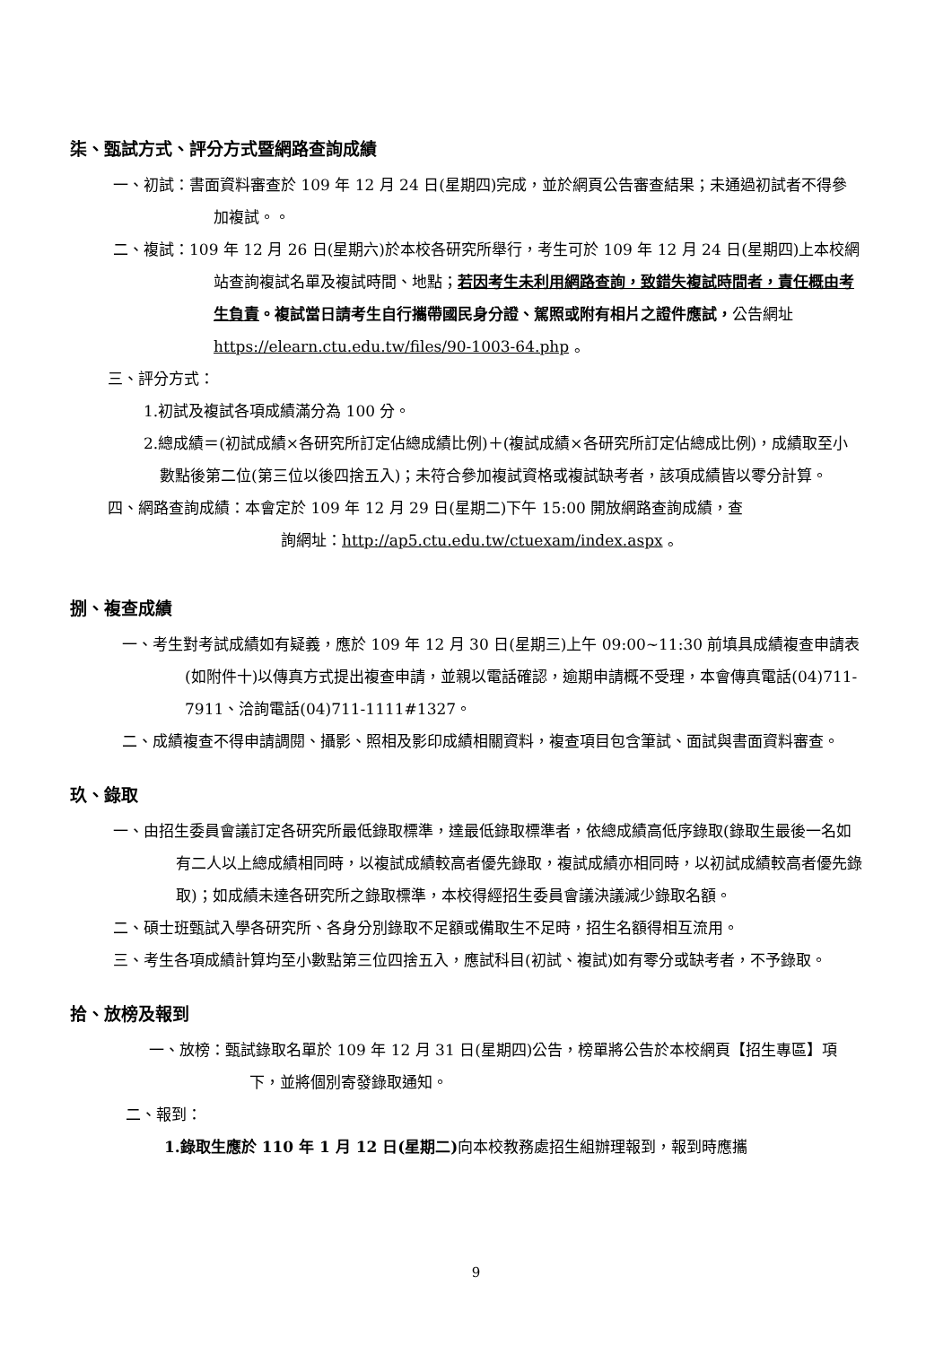柒、甄試方式、評分方式暨網路查詢成績
一、初試：書面資料審查於 109 年 12 月 24 日(星期四)完成，並於網頁公告審查結果；未通過初試者不得參加複試。。
二、複試：109 年 12 月 26 日(星期六)於本校各研究所舉行，考生可於 109 年 12 月 24 日(星期四)上本校網站查詢複試名單及複試時間、地點；若因考生未利用網路查詢，致錯失複試時間者，責任概由考生負責。複試當日請考生自行攜帶國民身分證、駕照或附有相片之證件應試，公告網址 https://elearn.ctu.edu.tw/files/90-1003-64.php 。
三、評分方式：
1.初試及複試各項成績滿分為 100 分。
2.總成績＝(初試成績×各研究所訂定佔總成績比例)＋(複試成績×各研究所訂定佔總成比例)，成績取至小數點後第二位(第三位以後四捨五入)；未符合參加複試資格或複試缺考者，該項成績皆以零分計算。
四、網路查詢成績：本會定於 109 年 12 月 29 日(星期二)下午 15:00 開放網路查詢成績，查
詢網址：http://ap5.ctu.edu.tw/ctuexam/index.aspx 。
捌、複查成績
一、考生對考試成績如有疑義，應於 109 年 12 月 30 日(星期三)上午 09:00~11:30 前填具成績複查申請表(如附件十)以傳真方式提出複查申請，並親以電話確認，逾期申請概不受理，本會傳真電話(04)711-7911、洽詢電話(04)711-1111#1327。
二、成績複查不得申請調閱、攝影、照相及影印成績相關資料，複查項目包含筆試、面試與書面資料審查。
玖、錄取
一、由招生委員會議訂定各研究所最低錄取標準，達最低錄取標準者，依總成績高低序錄取(錄取生最後一名如有二人以上總成績相同時，以複試成績較高者優先錄取，複試成績亦相同時，以初試成績較高者優先錄取)；如成績未達各研究所之錄取標準，本校得經招生委員會議決議減少錄取名額。
二、碩士班甄試入學各研究所、各身分別錄取不足額或備取生不足時，招生名額得相互流用。
三、考生各項成績計算均至小數點第三位四捨五入，應試科目(初試、複試)如有零分或缺考者，不予錄取。
拾、放榜及報到
一、放榜：甄試錄取名單於 109 年 12 月 31 日(星期四)公告，榜單將公告於本校網頁【招生專區】項下，並將個別寄發錄取通知。
二、報到：
1.錄取生應於 110 年 1 月 12 日(星期二) 向本校教務處招生組辦理報到，報到時應攜
9